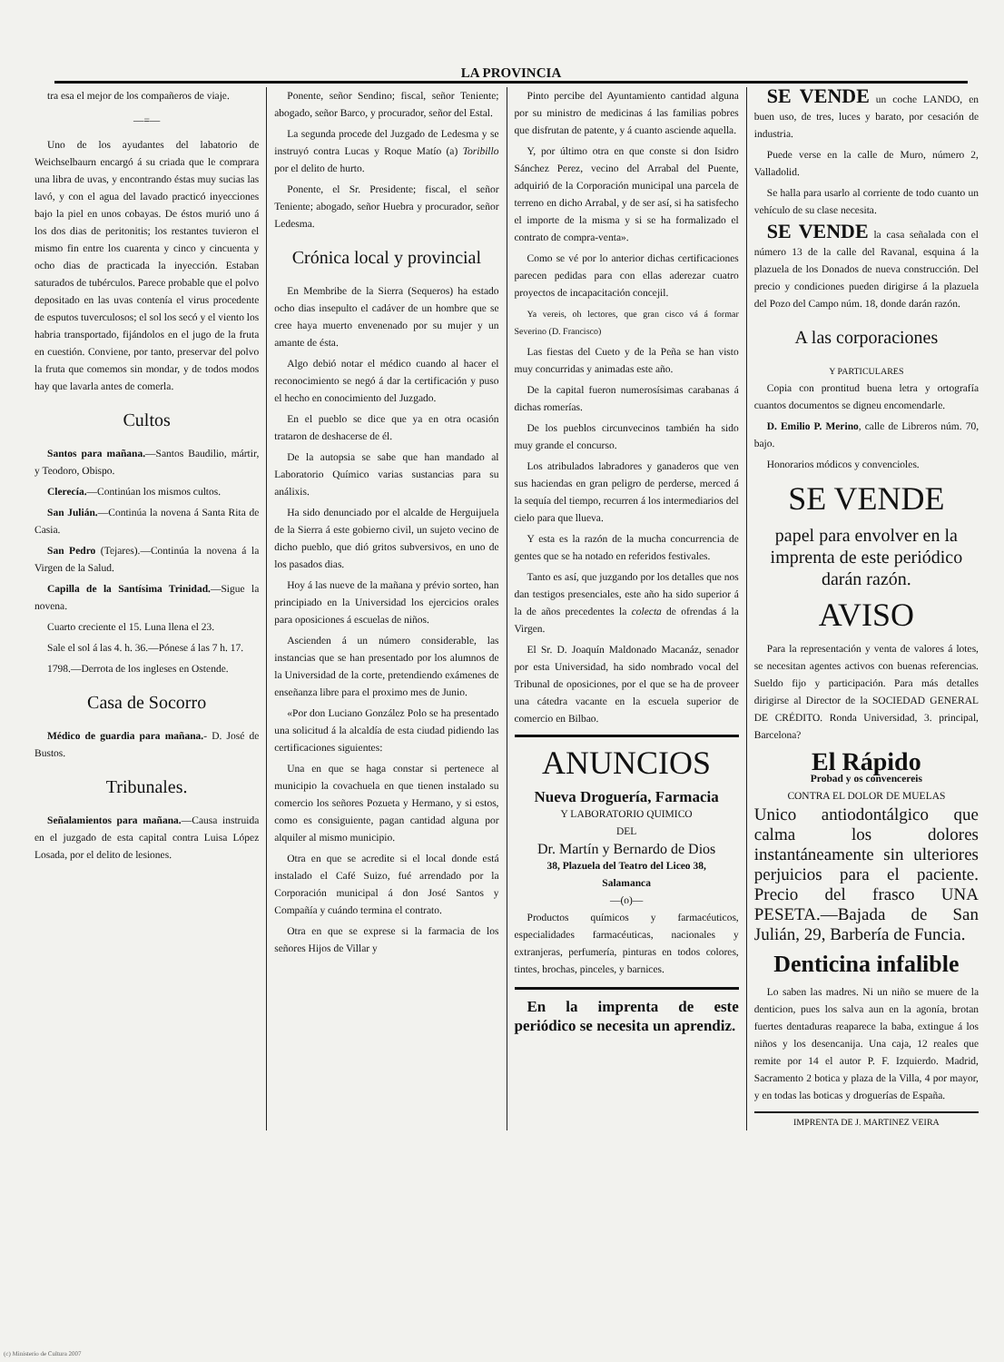LA PROVINCIA
tra esa el mejor de los compañeros de viaje.
—=—
Uno de los ayudantes del labatorio de Weichselbaurn encargó á su criada que le comprara una libra de uvas, y encontrando éstas muy sucias las lavó, y con el agua del lavado practicó inyecciones bajo la piel en unos cobayas. De éstos murió uno á los dos dias de peritonitis; los restantes tuvieron el mismo fin entre los cuarenta y cinco y cincuenta y ocho dias de practicada la inyección. Estaban saturados de tubérculos. Parece probable que el polvo depositado en las uvas contenía el virus procedente de esputos tuverculosos; el sol los secó y el viento los habria transportado, fijándolos en el jugo de la fruta en cuestión. Conviene, por tanto, preservar del polvo la fruta que comemos sin mondar, y de todos modos hay que lavarla antes de comerla.
Cultos
Santos para mañana.—Santos Baudilio, mártir, y Teodoro, Obispo.
Clerecía.—Continúan los mismos cultos.
San Julián.—Continúa la novena á Santa Rita de Casia.
San Pedro (Tejares).—Continúa la novena á la Virgen de la Salud.
Capilla de la Santísima Trinidad.—Sigue la novena.
Cuarto creciente el 15. Luna llena el 23.
Sale el sol á las 4. h. 36.—Pónese á las 7 h. 17.
1798.—Derrota de los ingleses en Ostende.
Casa de Socorro
Médico de guardia para mañana.- D. José de Bustos.
Tribunales.
Señalamientos para mañana.—Causa instruida en el juzgado de esta capital contra Luisa López Losada, por el delito de lesiones.
Ponente, señor Sendino; fiscal, señor Teniente; abogado, señor Barco, y procurador, señor del Estal.
La segunda procede del Juzgado de Ledesma y se instruyó contra Lucas y Roque Matío (a) Toribillo por el delito de hurto.
Ponente, el Sr. Presidente; fiscal, el señor Teniente; abogado, señor Huebra y procurador, señor Ledesma.
Crónica local y provincial
En Membribe de la Sierra (Sequeros) ha estado ocho dias insepulto el cadáver de un hombre que se cree haya muerto envenenado por su mujer y un amante de ésta.
Algo debió notar el médico cuando al hacer el reconocimiento se negó á dar la certificación y puso el hecho en conocimiento del Juzgado.
En el pueblo se dice que ya en otra ocasión trataron de deshacerse de él.
De la autopsia se sabe que han mandado al Laboratorio Químico varias sustancias para su análixis.
Ha sido denunciado por el alcalde de Herguijuela de la Sierra á este gobierno civil, un sujeto vecino de dicho pueblo, que dió gritos subversivos, en uno de los pasados dias.
Hoy á las nueve de la mañana y prévio sorteo, han principiado en la Universidad los ejercicios orales para oposiciones á escuelas de niños.
Ascienden á un número considerable, las instancias que se han presentado por los alumnos de la Universidad de la corte, pretendiendo exámenes de enseñanza libre para el proximo mes de Junio.
«Por don Luciano González Polo se ha presentado una solicitud á la alcaldía de esta ciudad pidiendo las certificaciones siguientes:
Una en que se haga constar si pertenece al municipio la covachuela en que tienen instalado su comercio los señores Pozueta y Hermano, y si estos, como es consiguiente, pagan cantidad alguna por alquiler al mismo municipio.
Otra en que se acredite si el local donde está instalado el Café Suizo, fué arrendado por la Corporación municipal á don José Santos y Compañía y cuándo termina el contrato.
Otra en que se exprese si la farmacia de los señores Hijos de Villar y
Pinto percibe del Ayuntamiento cantidad alguna por su ministro de medicinas á las familias pobres que disfrutan de patente, y á cuanto asciende aquella.
Y, por último otra en que conste si don Isidro Sánchez Perez, vecino del Arrabal del Puente, adquirió de la Corporación municipal una parcela de terreno en dicho Arrabal, y de ser así, si ha satisfecho el importe de la misma y si se ha formalizado el contrato de compra-venta».
Como se vé por lo anterior dichas certificaciones parecen pedidas para con ellas aderezar cuatro proyectos de incapacitación concejil.
Ya vereis, oh lectores, que gran cisco vá á formar Severino (D. Francisco)
Las fiestas del Cueto y de la Peña se han visto muy concurridas y animadas este año.
De la capital fueron numerosísimas carabanas á dichas romerías.
De los pueblos circunvecinos también ha sido muy grande el concurso.
Los atribulados labradores y ganaderos que ven sus haciendas en gran peligro de perderse, merced á la sequía del tiempo, recurren á los intermediarios del cielo para que llueva.
Y esta es la razón de la mucha concurrencia de gentes que se ha notado en referidos festivales.
Tanto es así, que juzgando por los detalles que nos dan testigos presenciales, este año ha sido superior á la de años precedentes la colecta de ofrendas á la Virgen.
El Sr. D. Joaquín Maldonado Macanáz, senador por esta Universidad, ha sido nombrado vocal del Tribunal de oposiciones, por el que se ha de proveer una cátedra vacante en la escuela superior de comercio en Bilbao.
ANUNCIOS
Nueva Droguería, Farmacia
Y LABORATORIO QUIMICO
DEL
Dr. Martín y Bernardo de Dios
38, Plazuela del Teatro del Liceo 38,
Salamanca
—(o)—
Productos químicos y farmacéuticos, especialidades farmacéuticas, nacionales y extranjeras, perfumería, pinturas en todos colores, tintes, brochas, pinceles, y barnices.
En la imprenta de este periódico se necesita un aprendiz.
SE VENDE un coche LANDO, en buen uso, de tres, luces y barato, por cesación de industria.
Puede verse en la calle de Muro, número 2, Valladolid.
Se halla para usarlo al corriente de todo cuanto un vehículo de su clase necesita.
SE VENDE la casa señalada con el número 13 de la calle del Ravanal, esquina á la plazuela de los Donados de nueva construcción. Del precio y condiciones pueden dirigirse á la plazuela del Pozo del Campo núm. 18, donde darán razón.
A las corporaciones
Y PARTICULARES
Copia con prontitud buena letra y ortografía cuantos documentos se digneu encomendarle.
D. Emilio P. Merino, calle de Libreros núm. 70, bajo.
Honorarios módicos y convencioles.
SE VENDE
papel para envolver en la imprenta de este periódico darán razón.
AVISO
Para la representación y venta de valores á lotes, se necesitan agentes activos con buenas referencias. Sueldo fijo y participación. Para más detalles dirigirse al Director de la SOCIEDAD GENERAL DE CRÉDITO. Ronda Universidad, 3. principal, Barcelona?
El Rápido
Probad y os convencereis
CONTRA EL DOLOR DE MUELAS
Unico antiodontálgico que calma los dolores instantáneamente sin ulteriores perjuicios para el paciente. Precio del frasco UNA PESETA.—Bajada de San Julián, 29, Barbería de Funcia.
Denticina infalible
Lo saben las madres. Ni un niño se muere de la denticion, pues los salva aun en la agonía, brotan fuertes dentaduras reaparece la baba, extingue á los niños y los desencanija. Una caja, 12 reales que remite por 14 el autor P. F. Izquierdo. Madrid, Sacramento 2 botica y plaza de la Villa, 4 por mayor, y en todas las boticas y droguerías de España.
IMPRENTA DE J. MARTINEZ VEIRA
(c) Ministerio de Cultura 2007